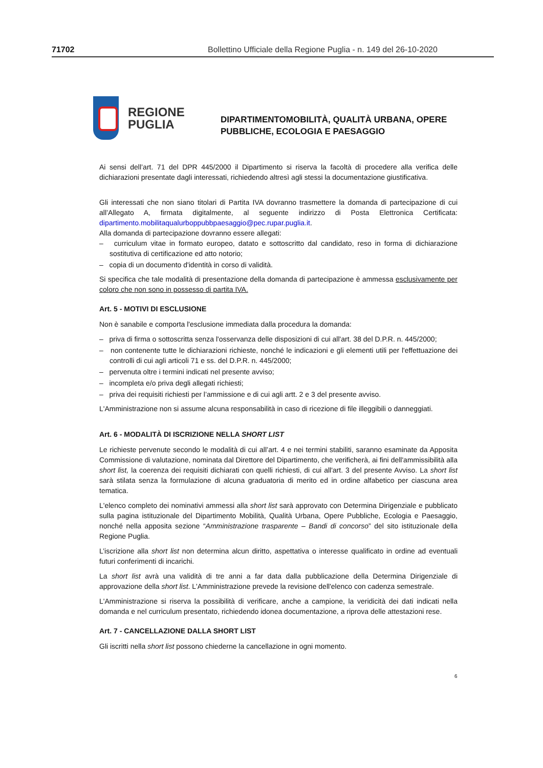71702 Bollettino Ufficiale della Regione Puglia - n. 149 del 26-10-2020
REGIONE
PUGLIA
DIPARTIMENTOMOBILITÀ, QUALITÀ URBANA, OPERE
PUBBLICHE, ECOLOGIA E PAESAGGIO
Ai sensi dell’art. 71 del DPR 445/2000 il Dipartimento si riserva la facoltà di procedere alla verifica delle dichiarazioni presentate dagli interessati, richiedendo altresì agli stessi la documentazione giustificativa.
Gli interessati che non siano titolari di Partita IVA dovranno trasmettere la domanda di partecipazione di cui all’Allegato A, firmata digitalmente, al seguente indirizzo di Posta Elettronica Certificata: dipartimento.mobilitaqualurboppubbpaesaggio@pec.rupar.puglia.it.
Alla domanda di partecipazione dovranno essere allegati:
– curriculum vitae in formato europeo, datato e sottoscritto dal candidato, reso in forma di dichiarazione sostitutiva di certificazione ed atto notorio;
– copia di un documento d'identità in corso di validità.
Si specifica che tale modalità di presentazione della domanda di partecipazione è ammessa esclusivamente per coloro che non sono in possesso di partita IVA.
Art. 5 - MOTIVI DI ESCLUSIONE
Non è sanabile e comporta l'esclusione immediata dalla procedura la domanda:
– priva di firma o sottoscritta senza l'osservanza delle disposizioni di cui all'art. 38 del D.P.R. n. 445/2000;
– non contenente tutte le dichiarazioni richieste, nonché le indicazioni e gli elementi utili per l'effettuazione dei controlli di cui agli articoli 71 e ss. del D.P.R. n. 445/2000;
– pervenuta oltre i termini indicati nel presente avviso;
– incompleta e/o priva degli allegati richiesti;
– priva dei requisiti richiesti per l’ammissione e di cui agli artt. 2 e 3 del presente avviso.
L'Amministrazione non si assume alcuna responsabilità in caso di ricezione di file illeggibili o danneggiati.
Art. 6 - MODALITÀ DI ISCRIZIONE NELLA SHORT LIST
Le richieste pervenute secondo le modalità di cui all’art. 4 e nei termini stabiliti, saranno esaminate da Apposita Commissione di valutazione, nominata dal Direttore del Dipartimento, che verificherà, ai fini dell'ammissibilità alla short list, la coerenza dei requisiti dichiarati con quelli richiesti, di cui all'art. 3 del presente Avviso. La short list sarà stilata senza la formulazione di alcuna graduatoria di merito ed in ordine alfabetico per ciascuna area tematica.
L'elenco completo dei nominativi ammessi alla short list sarà approvato con Determina Dirigenziale e pubblicato sulla pagina istituzionale del Dipartimento Mobilità, Qualità Urbana, Opere Pubbliche, Ecologia e Paesaggio, nonché nella apposita sezione “Amministrazione trasparente – Bandi di concorso” del sito istituzionale della Regione Puglia.
L’iscrizione alla short list non determina alcun diritto, aspettativa o interesse qualificato in ordine ad eventuali futuri conferimenti di incarichi.
La short list avrà una validità di tre anni a far data dalla pubblicazione della Determina Dirigenziale di approvazione della short list. L'Amministrazione prevede la revisione dell'elenco con cadenza semestrale.
L'Amministrazione si riserva la possibilità di verificare, anche a campione, la veridicità dei dati indicati nella domanda e nel curriculum presentato, richiedendo idonea documentazione, a riprova delle attestazioni rese.
Art. 7 - CANCELLAZIONE DALLA SHORT LIST
Gli iscritti nella short list possono chiederne la cancellazione in ogni momento.
6